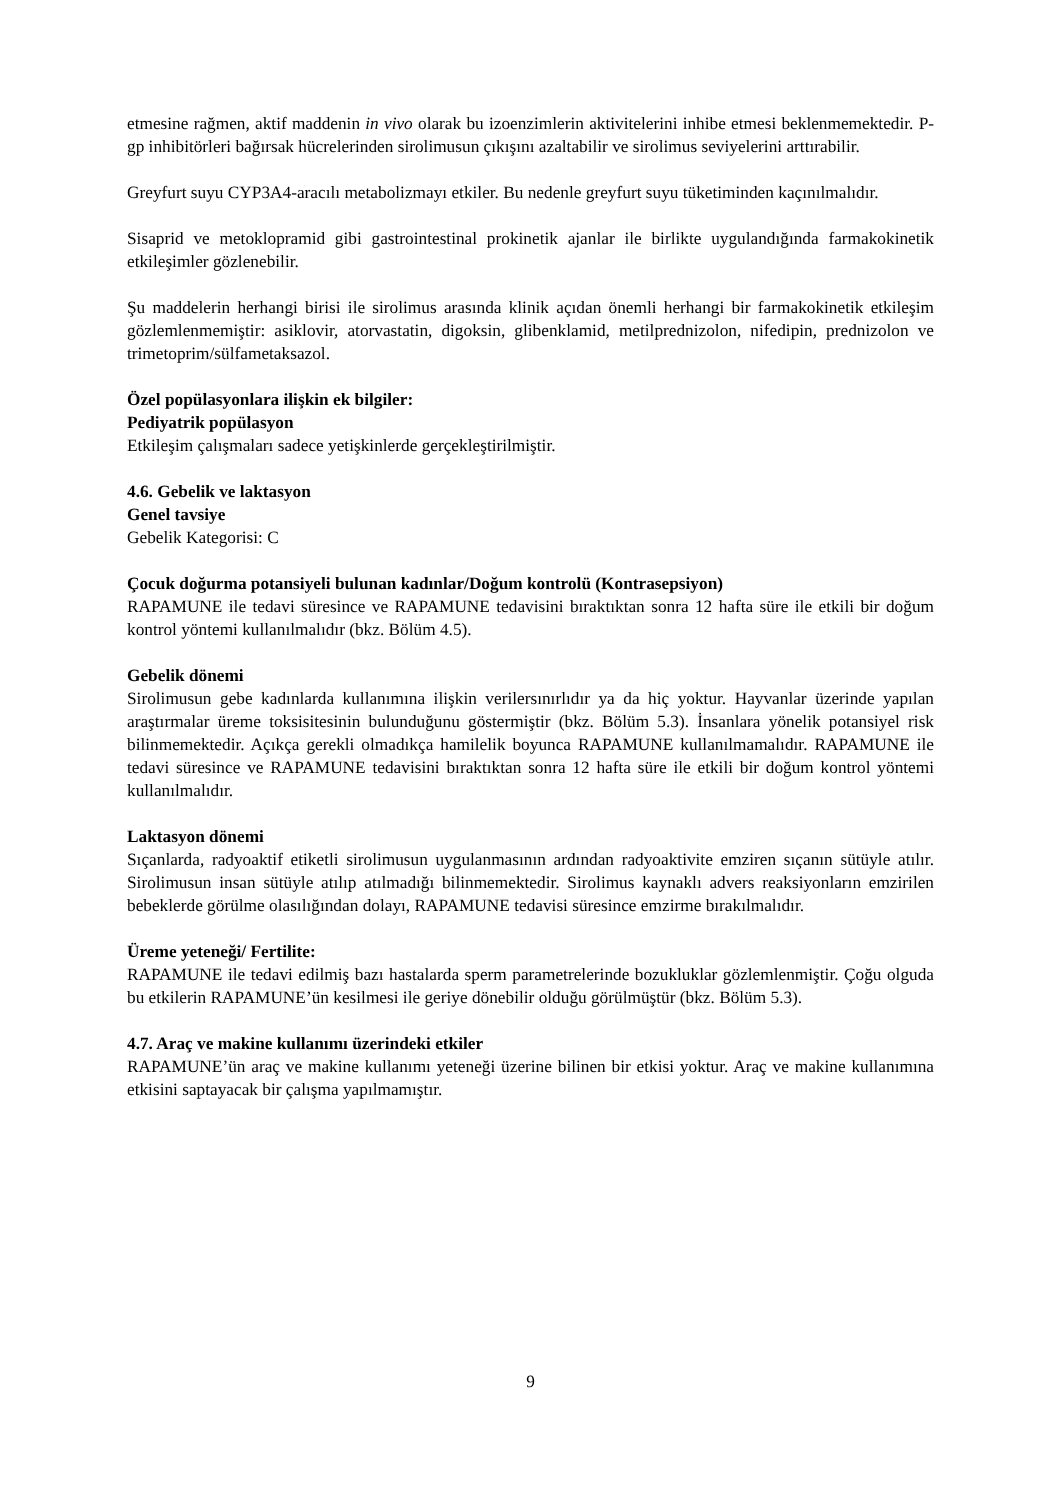etmesine rağmen, aktif maddenin in vivo olarak bu izoenzimlerin aktivitelerini inhibe etmesi beklenmemektedir. P-gp inhibitörleri bağırsak hücrelerinden sirolimusun çıkışını azaltabilir ve sirolimus seviyelerini arttırabilir.
Greyfurt suyu CYP3A4-aracılı metabolizmayı etkiler. Bu nedenle greyfurt suyu tüketiminden kaçınılmalıdır.
Sisaprid ve metoklopramid gibi gastrointestinal prokinetik ajanlar ile birlikte uygulandığında farmakokinetik etkileşimler gözlenebilir.
Şu maddelerin herhangi birisi ile sirolimus arasında klinik açıdan önemli herhangi bir farmakokinetik etkileşim gözlemlenmemiştir: asiklovir, atorvastatin, digoksin, glibenklamid, metilprednizolon, nifedipin, prednizolon ve trimetoprim/sülfametaksazol.
Özel popülasyonlara ilişkin ek bilgiler:
Pediyatrik popülasyon
Etkileşim çalışmaları sadece yetişkinlerde gerçekleştirilmiştir.
4.6. Gebelik ve laktasyon
Genel tavsiye
Gebelik Kategorisi: C
Çocuk doğurma potansiyeli bulunan kadınlar/Doğum kontrolü (Kontrasepsiyon)
RAPAMUNE ile tedavi süresince ve RAPAMUNE tedavisini bıraktıktan sonra 12 hafta süre ile etkili bir doğum kontrol yöntemi kullanılmalıdır (bkz. Bölüm 4.5).
Gebelik dönemi
Sirolimusun gebe kadınlarda kullanımına ilişkin verilersınırlıdır ya da hiç yoktur. Hayvanlar üzerinde yapılan araştırmalar üreme toksisitesinin bulunduğunu göstermiştir (bkz. Bölüm 5.3). İnsanlara yönelik potansiyel risk bilinmemektedir. Açıkça gerekli olmadıkça hamilelik boyunca RAPAMUNE kullanılmamalıdır. RAPAMUNE ile tedavi süresince ve RAPAMUNE tedavisini bıraktıktan sonra 12 hafta süre ile etkili bir doğum kontrol yöntemi kullanılmalıdır.
Laktasyon dönemi
Sıçanlarda, radyoaktif etiketli sirolimusun uygulanmasının ardından radyoaktivite emziren sıçanın sütüyle atılır. Sirolimusun insan sütüyle atılıp atılmadığı bilinmemektedir. Sirolimus kaynaklı advers reaksiyonların emzirilen bebeklerde görülme olasılığından dolayı, RAPAMUNE tedavisi süresince emzirme bırakılmalıdır.
Üreme yeteneği/ Fertilite:
RAPAMUNE ile tedavi edilmiş bazı hastalarda sperm parametrelerinde bozukluklar gözlemlenmiştir. Çoğu olguda bu etkilerin RAPAMUNE’ün kesilmesi ile geriye dönebilir olduğu görülmüştür (bkz. Bölüm 5.3).
4.7. Araç ve makine kullanımı üzerindeki etkiler
RAPAMUNE’ün araç ve makine kullanımı yeteneği üzerine bilinen bir etkisi yoktur. Araç ve makine kullanımına etkisini saptayacak bir çalışma yapılmamıştır.
9